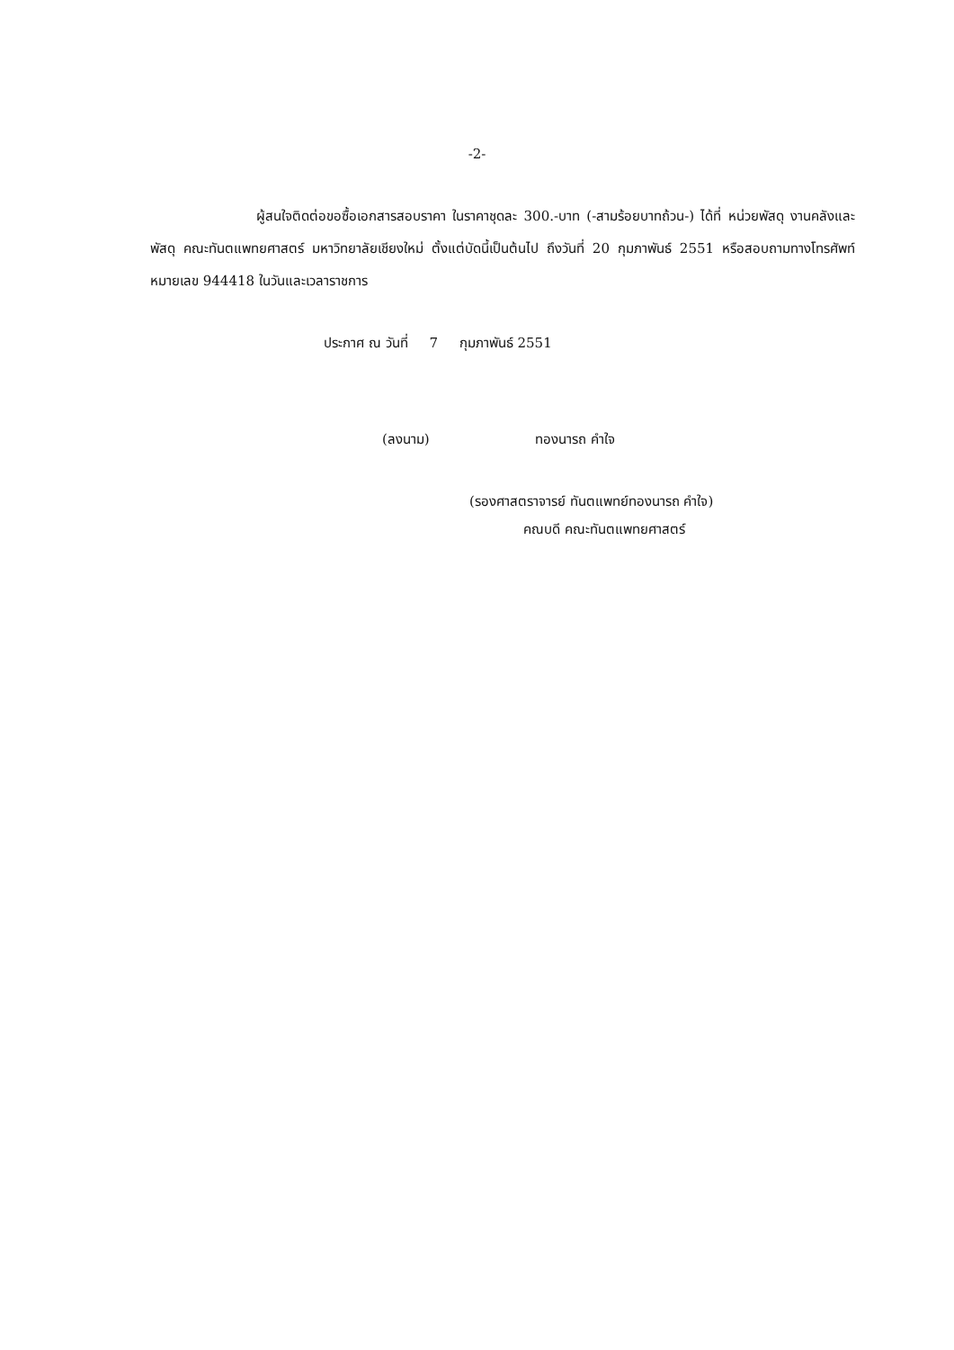-2-
ผู้สนใจติดต่อขอซื้อเอกสารสอบราคา ในราคาชุดละ 300.-บาท (-สามร้อยบาทถ้วน-) ได้ที่ หน่วยพัสดุ งานคลังและพัสดุ คณะทันตแพทยศาสตร์ มหาวิทยาลัยเชียงใหม่ ตั้งแต่บัดนี้เป็นต้นไป ถึงวันที่ 20 กุมภาพันธ์ 2551 หรือสอบถามทางโทรศัพท์ หมายเลข 944418 ในวันและเวลาราชการ
ประกาศ ณ วันที่ 7 กุมภาพันธ์ 2551
(ลงนาม) ทองนารถ คำใจ
(รองศาสตราจารย์ ทันตแพทย์ทองนารถ คำใจ)
คณบดี คณะทันตแพทยศาสตร์